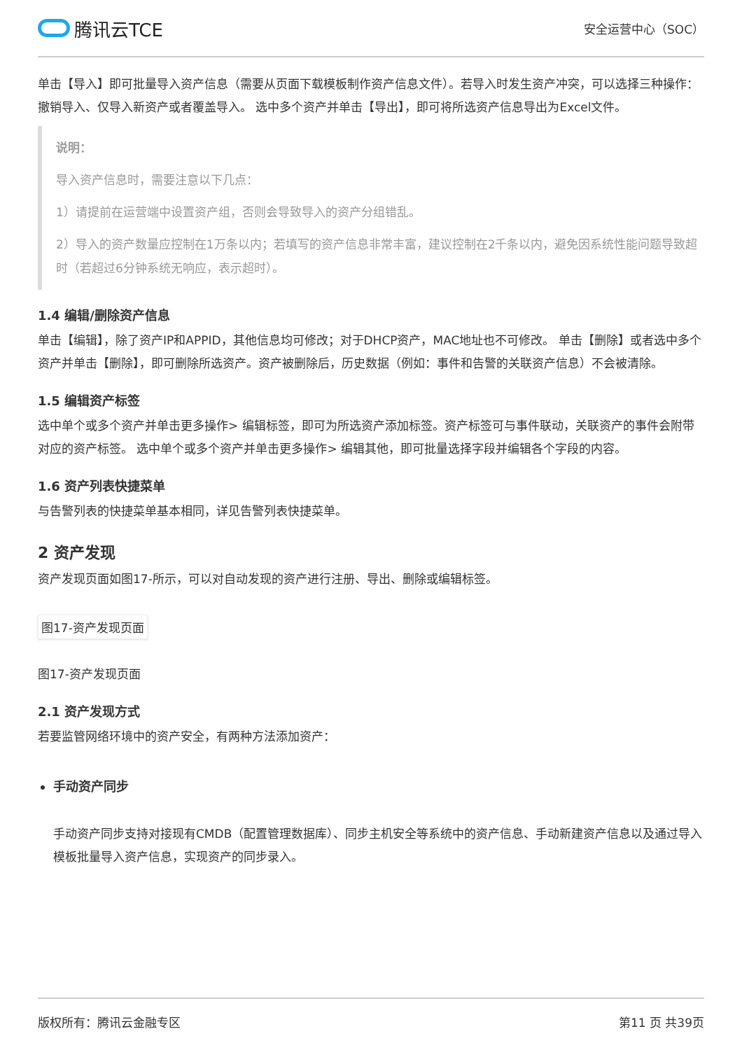腾讯云TCE
安全运营中心（SOC）
单击【导入】即可批量导入资产信息（需要从页面下载模板制作资产信息文件）。若导入时发生资产冲突，可以选择三种操作：撤销导入、仅导入新资产或者覆盖导入。 选中多个资产并单击【导出】，即可将所选资产信息导出为Excel文件。
说明：
导入资产信息时，需要注意以下几点：
1）请提前在运营端中设置资产组，否则会导致导入的资产分组错乱。
2）导入的资产数量应控制在1万条以内；若填写的资产信息非常丰富，建议控制在2千条以内，避免因系统性能问题导致超时（若超过6分钟系统无响应，表示超时）。
1.4 编辑/删除资产信息
单击【编辑】，除了资产IP和APPID，其他信息均可修改；对于DHCP资产，MAC地址也不可修改。 单击【删除】或者选中多个资产并单击【删除】，即可删除所选资产。资产被删除后，历史数据（例如：事件和告警的关联资产信息）不会被清除。
1.5 编辑资产标签
选中单个或多个资产并单击更多操作> 编辑标签，即可为所选资产添加标签。资产标签可与事件联动，关联资产的事件会附带对应的资产标签。 选中单个或多个资产并单击更多操作> 编辑其他，即可批量选择字段并编辑各个字段的内容。
1.6 资产列表快捷菜单
与告警列表的快捷菜单基本相同，详见告警列表快捷菜单。
2 资产发现
资产发现页面如图17-所示，可以对自动发现的资产进行注册、导出、删除或编辑标签。
图17-资产发现页面
图17-资产发现页面
2.1 资产发现方式
若要监管网络环境中的资产安全，有两种方法添加资产：
手动资产同步
手动资产同步支持对接现有CMDB（配置管理数据库）、同步主机安全等系统中的资产信息、手动新建资产信息以及通过导入模板批量导入资产信息，实现资产的同步录入。
版权所有：腾讯云金融专区 第11 页 共39页